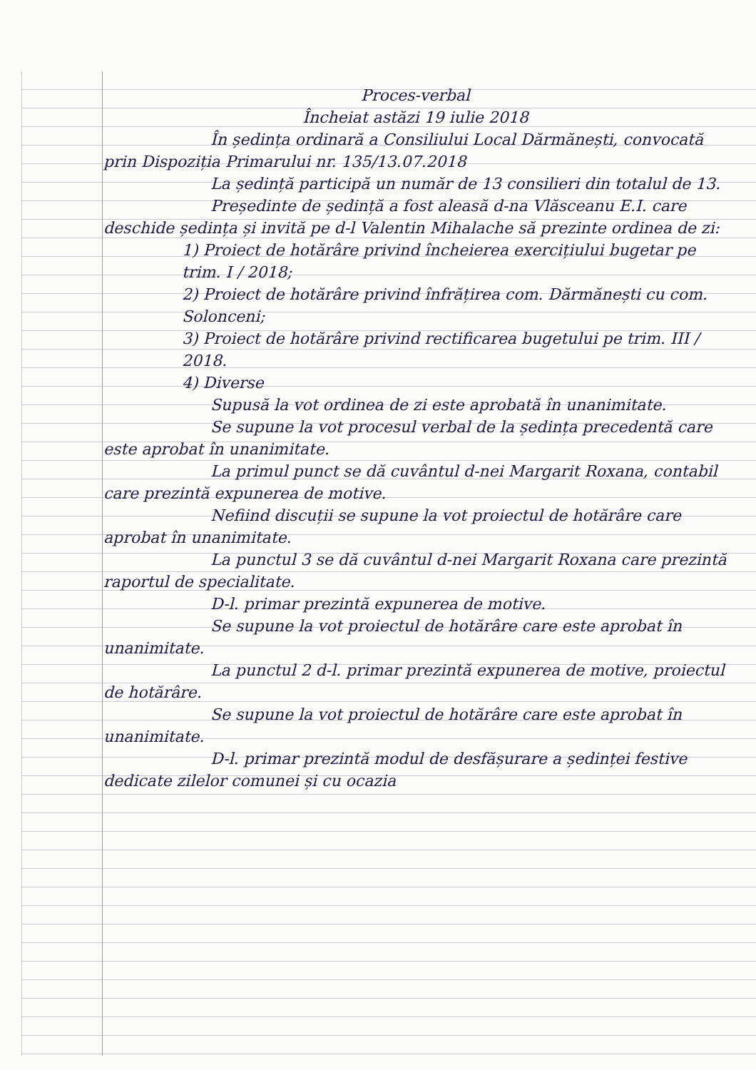Proces-verbal
Încheiat astăzi 19 iulie 2018
În ședința ordinară a Consiliului Local Dărmănești, convocată prin Dispoziția Primarului nr. 135/13.07.2018
La ședință participă un număr de 13 consilieri din totalul de 13.
Președinte de ședință a fost aleasă d-na Vlăsceanu E.I. care deschide ședința și invită pe d-l Valentin Mihalache să prezinte ordinea de zi:
1) Proiect de hotărâre privind încheierea exercițiului bugetar pe trim. I / 2018;
2) Proiect de hotărâre privind înfrățirea com. Dărmănești cu com. Solonceni;
3) Proiect de hotărâre privind rectificarea bugetului pe trim. III / 2018.
4) Diverse
Supusă la vot ordinea de zi este aprobată în unanimitate.
Se supune la vot procesul verbal de la ședința precedentă care este aprobat în unanimitate.
La primul punct se dă cuvântul d-nei Margarit Roxana, contabil care prezintă expunerea de motive.
Nefiind discuții se supune la vot proiectul de hotărâre care aprobat în unanimitate.
La punctul 3 se dă cuvântul d-nei Margarit Roxana care prezintă raportul de specialitate.
D-l. primar prezintă expunerea de motive.
Se supune la vot proiectul de hotărâre care este aprobat în unanimitate.
La punctul 2 d-l. primar prezintă expunerea de motive, proiectul de hotărâre.
Se supune la vot proiectul de hotărâre care este aprobat în unanimitate.
D-l. primar prezintă modul de desfășurare a ședinței festive dedicate zilelor comunei și cu ocazia